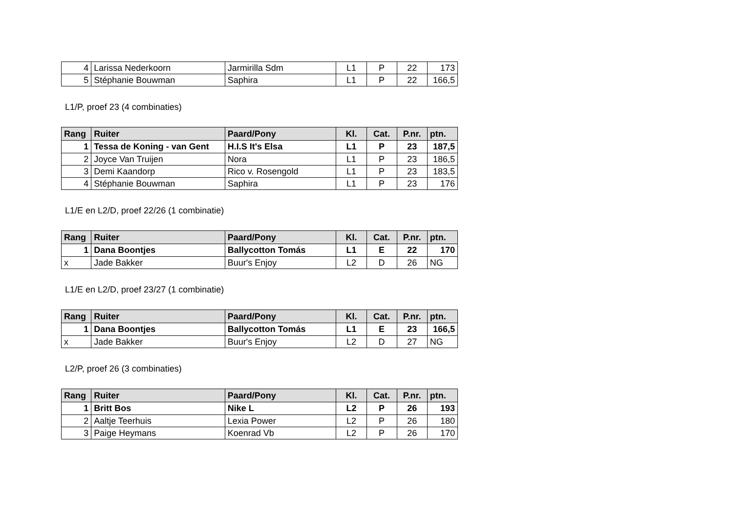| 4 | Larissa Nederkoorn | Jarmirilla Sdm | L1 | P | 22 | 173 |
| 5 | Stéphanie Bouwman | Saphira | L1 | P | 22 | 166,5 |
L1/P, proef 23 (4 combinaties)
| Rang | Ruiter | Paard/Pony | Kl. | Cat. | P.nr. | ptn. |
| --- | --- | --- | --- | --- | --- | --- |
| 1 | Tessa de Koning - van Gent | H.I.S It's Elsa | L1 | P | 23 | 187,5 |
| 2 | Joyce Van Truijen | Nora | L1 | P | 23 | 186,5 |
| 3 | Demi Kaandorp | Rico v. Rosengold | L1 | P | 23 | 183,5 |
| 4 | Stéphanie Bouwman | Saphira | L1 | P | 23 | 176 |
L1/E en L2/D, proef 22/26 (1 combinatie)
| Rang | Ruiter | Paard/Pony | Kl. | Cat. | P.nr. | ptn. |
| --- | --- | --- | --- | --- | --- | --- |
| 1 | Dana Boontjes | Ballycotton Tomás | L1 | E | 22 | 170 |
| x | Jade Bakker | Buur's Enjoy | L2 | D | 26 | NG |
L1/E en L2/D, proef 23/27 (1 combinatie)
| Rang | Ruiter | Paard/Pony | Kl. | Cat. | P.nr. | ptn. |
| --- | --- | --- | --- | --- | --- | --- |
| 1 | Dana Boontjes | Ballycotton Tomás | L1 | E | 23 | 166,5 |
| x | Jade Bakker | Buur's Enjoy | L2 | D | 27 | NG |
L2/P, proef 26 (3 combinaties)
| Rang | Ruiter | Paard/Pony | Kl. | Cat. | P.nr. | ptn. |
| --- | --- | --- | --- | --- | --- | --- |
| 1 | Britt Bos | Nike L | L2 | P | 26 | 193 |
| 2 | Aaltje Teerhuis | Lexia Power | L2 | P | 26 | 180 |
| 3 | Paige Heymans | Koenrad Vb | L2 | P | 26 | 170 |